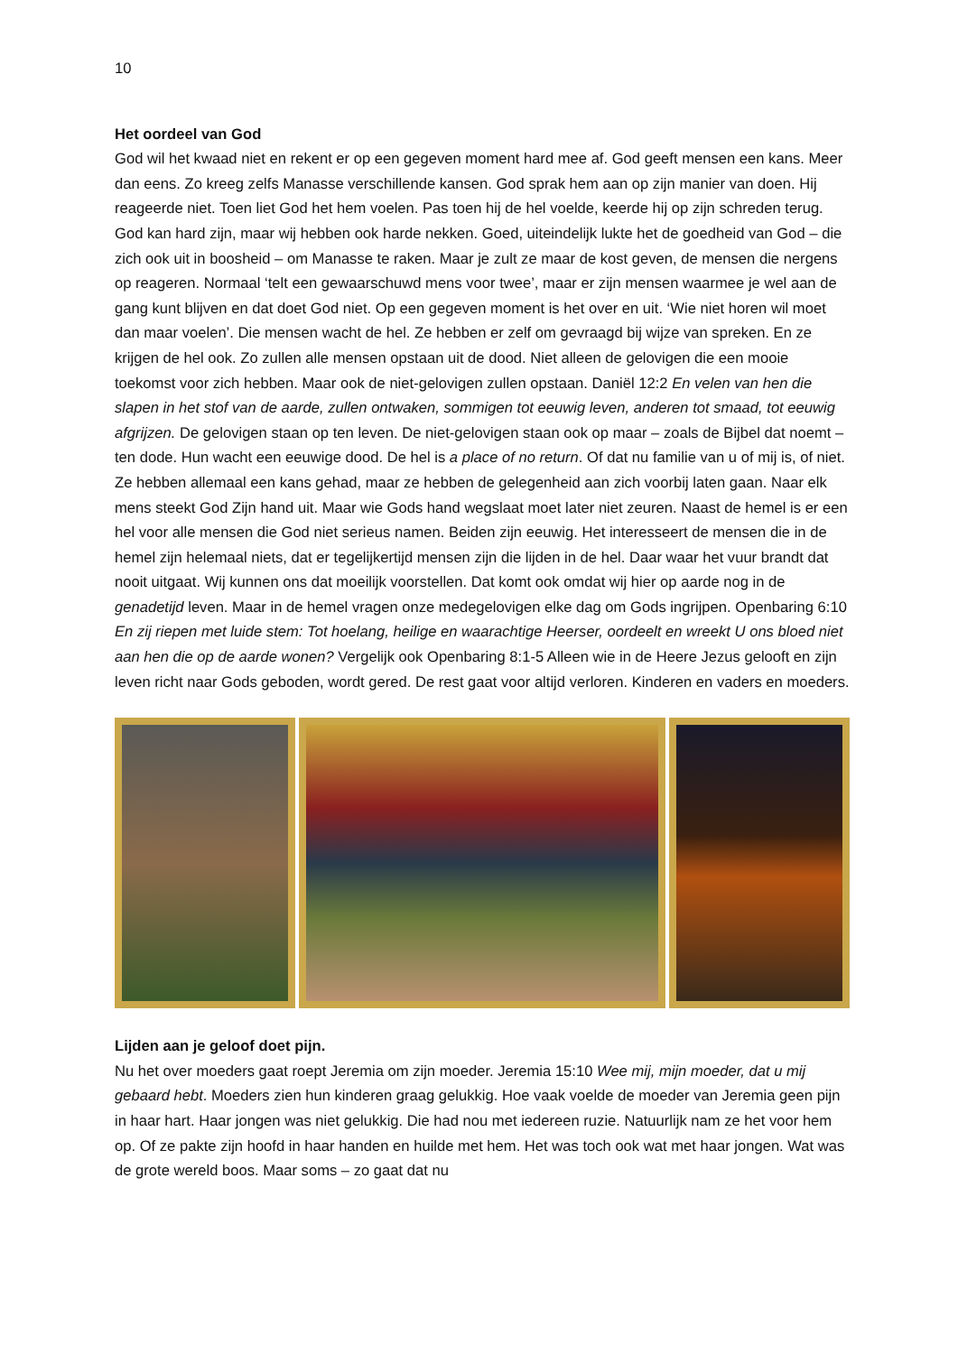10
Het oordeel van God
God wil het kwaad niet en rekent er op een gegeven moment hard mee af. God geeft mensen een kans. Meer dan eens. Zo kreeg zelfs Manasse verschillende kansen. God sprak hem aan op zijn manier van doen. Hij reageerde niet. Toen liet God het hem voelen. Pas toen hij de hel voelde, keerde hij op zijn schreden terug. God kan hard zijn, maar wij hebben ook harde nekken. Goed, uiteindelijk lukte het de goedheid van God – die zich ook uit in boosheid – om Manasse te raken. Maar je zult ze maar de kost geven, de mensen die nergens op reageren. Normaal ‘telt een gewaarschuwd mens voor twee’, maar er zijn mensen waarmee je wel aan de gang kunt blijven en dat doet God niet. Op een gegeven moment is het over en uit. ‘Wie niet horen wil moet dan maar voelen’. Die mensen wacht de hel. Ze hebben er zelf om gevraagd bij wijze van spreken. En ze krijgen de hel ook. Zo zullen alle mensen opstaan uit de dood. Niet alleen de gelovigen die een mooie toekomst voor zich hebben. Maar ook de niet-gelovigen zullen opstaan. Daniël 12:2 En velen van hen die slapen in het stof van de aarde, zullen ontwaken, sommigen tot eeuwig leven, anderen tot smaad, tot eeuwig afgrijzen. De gelovigen staan op ten leven. De niet-gelovigen staan ook op maar – zoals de Bijbel dat noemt – ten dode. Hun wacht een eeuwige dood. De hel is a place of no return. Of dat nu familie van u of mij is, of niet. Ze hebben allemaal een kans gehad, maar ze hebben de gelegenheid aan zich voorbij laten gaan. Naar elk mens steekt God Zijn hand uit. Maar wie Gods hand wegslaat moet later niet zeuren. Naast de hemel is er een hel voor alle mensen die God niet serieus namen. Beiden zijn eeuwig. Het interesseert de mensen die in de hemel zijn helemaal niets, dat er tegelijkertijd mensen zijn die lijden in de hel. Daar waar het vuur brandt dat nooit uitgaat. Wij kunnen ons dat moeilijk voorstellen. Dat komt ook omdat wij hier op aarde nog in de genadetijd leven. Maar in de hemel vragen onze medegelovigen elke dag om Gods ingrijpen. Openbaring 6:10 En zij riepen met luide stem: Tot hoelang, heilige en waarachtige Heerser, oordeelt en wreekt U ons bloed niet aan hen die op de aarde wonen? Vergelijk ook Openbaring 8:1-5 Alleen wie in de Heere Jezus gelooft en zijn leven richt naar Gods geboden, wordt gered. De rest gaat voor altijd verloren. Kinderen en vaders en moeders.
Lijden aan je geloof doet pijn.
Nu het over moeders gaat roept Jeremia om zijn moeder. Jeremia 15:10 Wee mij, mijn moeder, dat u mij gebaard hebt. Moeders zien hun kinderen graag gelukkig. Hoe vaak voelde de moeder van Jeremia geen pijn in haar hart. Haar jongen was niet gelukkig. Die had nou met iedereen ruzie. Natuurlijk nam ze het voor hem op. Of ze pakte zijn hoofd in haar handen en huilde met hem. Het was toch ook wat met haar jongen. Wat was de grote wereld boos. Maar soms – zo gaat dat nu